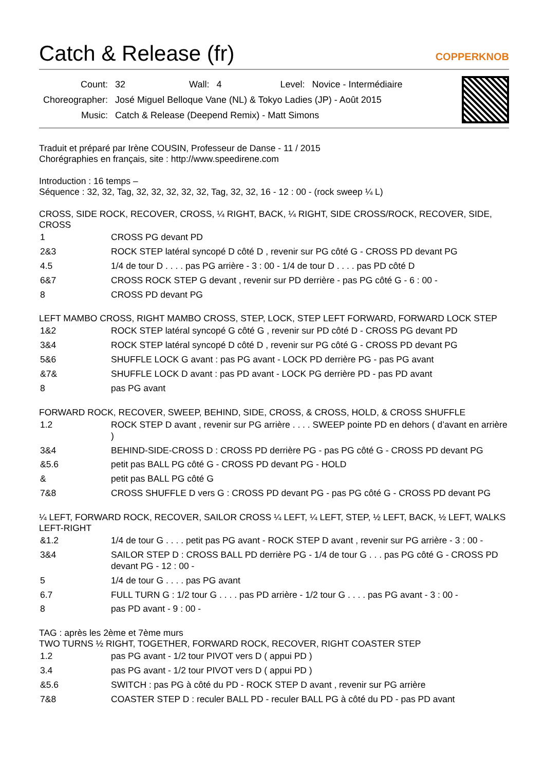Catch & Release (fr) COPPERKNOB
| Count: | 32 | Wall: | 4 | Level: | Novice - Intermédiaire |
| Choreographer: | José Miguel Belloque Vane (NL) & Tokyo Ladies (JP) - Août 2015 | | | | |
| Music: | Catch & Release (Deepend Remix) - Matt Simons | | | | |
Traduit et préparé par Irène COUSIN, Professeur de Danse - 11 / 2015
Chorégraphies en français, site : http://www.speedirene.com
Introduction : 16 temps –
Séquence : 32, 32, Tag, 32, 32, 32, 32, 32, Tag, 32, 32, 16 - 12 : 00 - (rock sweep ¼ L)
CROSS, SIDE ROCK, RECOVER, CROSS, ¼ RIGHT, BACK, ¼ RIGHT, SIDE CROSS/ROCK, RECOVER, SIDE, CROSS
| 1 | CROSS PG devant PD |
| 2&3 | ROCK STEP latéral syncopé D côté D , revenir sur PG côté G - CROSS PD devant PG |
| 4.5 | 1/4 de tour D . . . . pas PG arrière - 3 : 00 - 1/4 de tour D . . . . pas PD côté D |
| 6&7 | CROSS ROCK STEP G devant , revenir sur PD derrière - pas PG côté G - 6 : 00 - |
| 8 | CROSS PD devant PG |
LEFT MAMBO CROSS, RIGHT MAMBO CROSS, STEP, LOCK, STEP LEFT FORWARD, FORWARD LOCK STEP
| 1&2 | ROCK STEP latéral syncopé G côté G , revenir sur PD côté D - CROSS PG devant PD |
| 3&4 | ROCK STEP latéral syncopé D côté D , revenir sur PG côté G - CROSS PD devant PG |
| 5&6 | SHUFFLE LOCK G avant : pas PG avant - LOCK PD derrière PG - pas PG avant |
| &7& | SHUFFLE LOCK D avant : pas PD avant - LOCK PG derrière PD - pas PD avant |
| 8 | pas PG avant |
FORWARD ROCK, RECOVER, SWEEP, BEHIND, SIDE, CROSS, & CROSS, HOLD, & CROSS SHUFFLE
| 1.2 | ROCK STEP D avant , revenir sur PG arrière . . . . SWEEP pointe PD en dehors ( d’avant en arrière ) |
| 3&4 | BEHIND-SIDE-CROSS D : CROSS PD derrière PG - pas PG côté G - CROSS PD devant PG |
| &5.6 | petit pas BALL PG côté G - CROSS PD devant PG - HOLD |
| & | petit pas BALL PG côté G |
| 7&8 | CROSS SHUFFLE D vers G : CROSS PD devant PG - pas PG côté G - CROSS PD devant PG |
¼ LEFT, FORWARD ROCK, RECOVER, SAILOR CROSS ¼ LEFT, ¼ LEFT, STEP, ½ LEFT, BACK, ½ LEFT, WALKS LEFT-RIGHT
| &1.2 | 1/4 de tour G . . . . petit pas PG avant - ROCK STEP D avant , revenir sur PG arrière - 3 : 00 - |
| 3&4 | SAILOR STEP D : CROSS BALL PD derrière PG - 1/4 de tour G . . . pas PG côté G - CROSS PD devant PG - 12 : 00 - |
| 5 | 1/4 de tour G . . . . pas PG avant |
| 6.7 | FULL TURN G : 1/2 tour G . . . . pas PD arrière - 1/2 tour G . . . . pas PG avant - 3 : 00 - |
| 8 | pas PD avant - 9 : 00 - |
TAG : après les 2ème et 7ème murs
TWO TURNS ½ RIGHT, TOGETHER, FORWARD ROCK, RECOVER, RIGHT COASTER STEP
| 1.2 | pas PG avant - 1/2 tour PIVOT vers D ( appui PD ) |
| 3.4 | pas PG avant - 1/2 tour PIVOT vers D ( appui PD ) |
| &5.6 | SWITCH : pas PG à côté du PD - ROCK STEP D avant , revenir sur PG arrière |
| 7&8 | COASTER STEP D : reculer BALL PD - reculer BALL PG à côté du PD - pas PD avant |